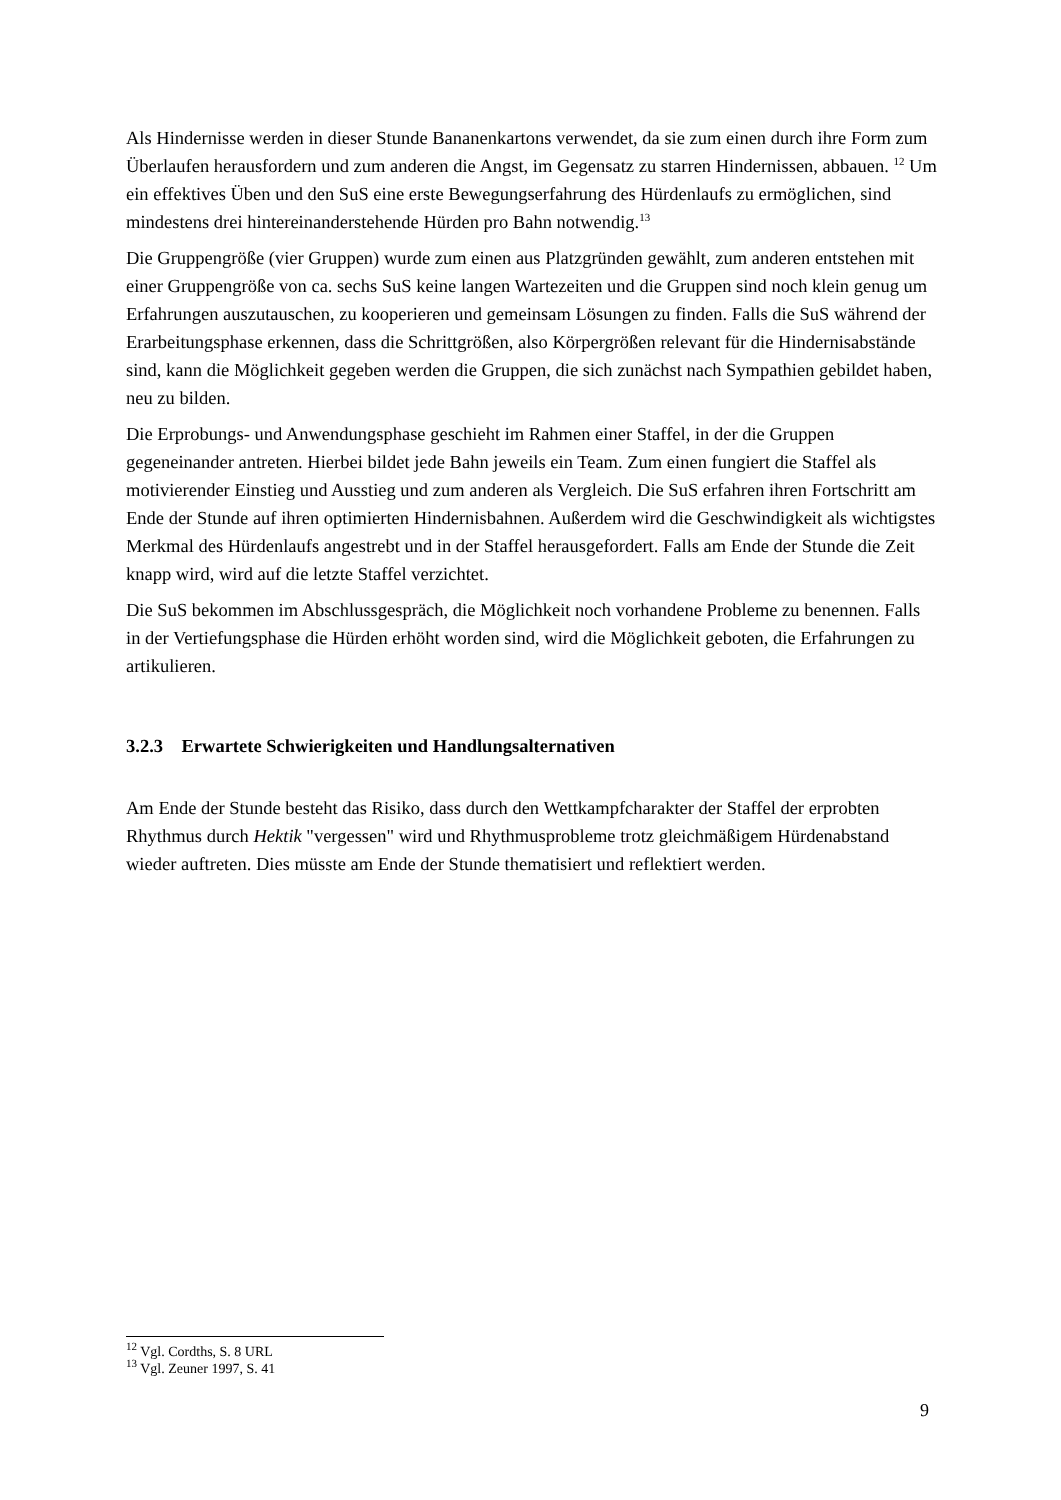Als Hindernisse werden in dieser Stunde Bananenkartons verwendet, da sie zum einen durch ihre Form zum Überlaufen herausfordern und zum anderen die Angst, im Gegensatz zu starren Hindernissen, abbauen. <sup>12</sup> Um ein effektives Üben und den SuS eine erste Bewegungserfahrung des Hürdenlaufs zu ermöglichen, sind mindestens drei hintereinanderstehende Hürden pro Bahn notwendig.<sup>13</sup>
Die Gruppengröße (vier Gruppen) wurde zum einen aus Platzgründen gewählt, zum anderen entstehen mit einer Gruppengröße von ca. sechs SuS keine langen Wartezeiten und die Gruppen sind noch klein genug um Erfahrungen auszutauschen, zu kooperieren und gemeinsam Lösungen zu finden. Falls die SuS während der Erarbeitungsphase erkennen, dass die Schrittgrößen, also Körpergrößen relevant für die Hindernisabstände sind, kann die Möglichkeit gegeben werden die Gruppen, die sich zunächst nach Sympathien gebildet haben, neu zu bilden.
Die Erprobungs- und Anwendungsphase geschieht im Rahmen einer Staffel, in der die Gruppen gegeneinander antreten. Hierbei bildet jede Bahn jeweils ein Team. Zum einen fungiert die Staffel als motivierender Einstieg und Ausstieg und zum anderen als Vergleich. Die SuS erfahren ihren Fortschritt am Ende der Stunde auf ihren optimierten Hindernisbahnen. Außerdem wird die Geschwindigkeit als wichtigstes Merkmal des Hürdenlaufs angestrebt und in der Staffel herausgefordert. Falls am Ende der Stunde die Zeit knapp wird, wird auf die letzte Staffel verzichtet.
Die SuS bekommen im Abschlussgespräch, die Möglichkeit noch vorhandene Probleme zu benennen. Falls in der Vertiefungsphase die Hürden erhöht worden sind, wird die Möglichkeit geboten, die Erfahrungen zu artikulieren.
3.2.3 Erwartete Schwierigkeiten und Handlungsalternativen
Am Ende der Stunde besteht das Risiko, dass durch den Wettkampfcharakter der Staffel der erprobten Rhythmus durch Hektik "vergessen" wird und Rhythmusprobleme trotz gleichmäßigem Hürdenabstand wieder auftreten. Dies müsste am Ende der Stunde thematisiert und reflektiert werden.
<sup>12</sup> Vgl. Cordths, S. 8 URL
<sup>13</sup> Vgl. Zeuner 1997, S. 41
9